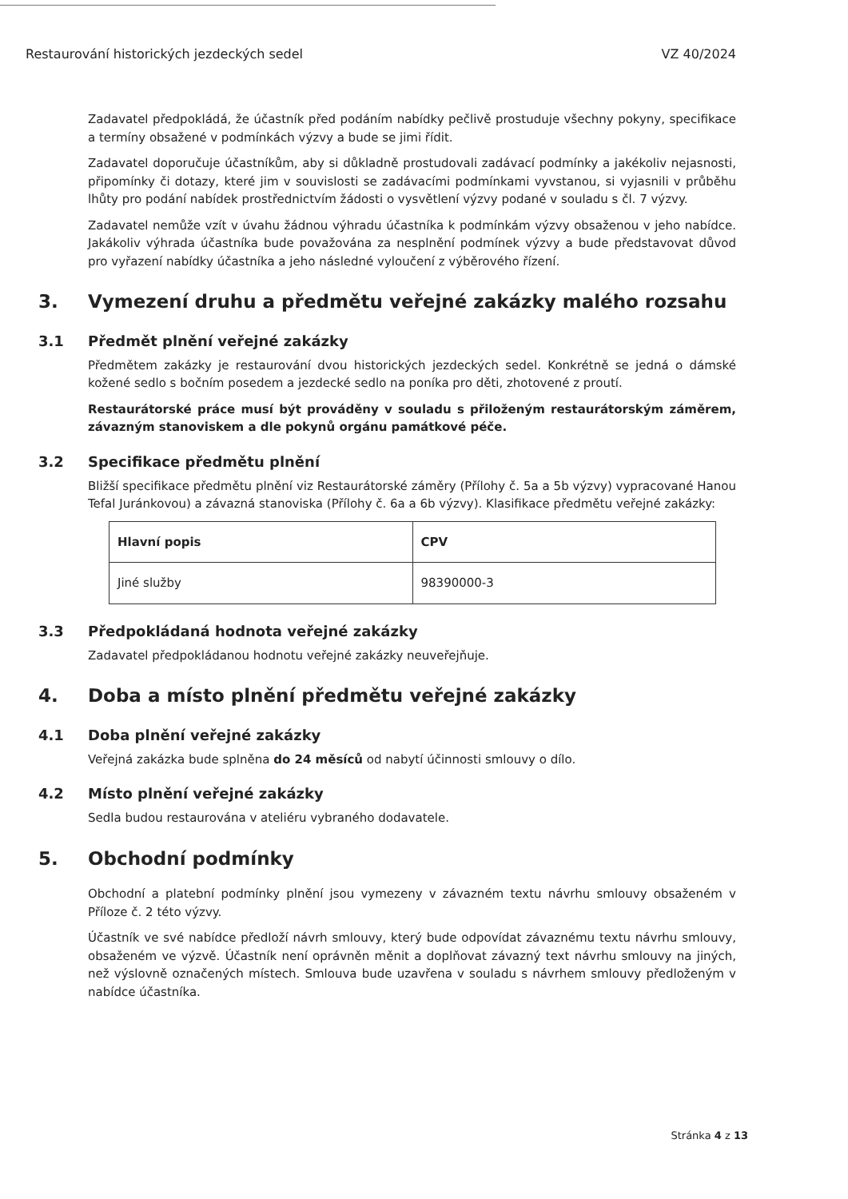Restaurování historických jezdeckých sedel VZ 40/2024
Zadavatel předpokládá, že účastník před podáním nabídky pečlivě prostuduje všechny pokyny, specifikace a termíny obsažené v podmínkách výzvy a bude se jimi řídit.
Zadavatel doporučuje účastníkům, aby si důkladně prostudovali zadávací podmínky a jakékoliv nejasnosti, připomínky či dotazy, které jim v souvislosti se zadávacími podmínkami vyvstanou, si vyjasnili v průběhu lhůty pro podání nabídek prostřednictvím žádosti o vysvětlení výzvy podané v souladu s čl. 7 výzvy.
Zadavatel nemůže vzít v úvahu žádnou výhradu účastníka k podmínkám výzvy obsaženou v jeho nabídce. Jakákoliv výhrada účastníka bude považována za nesplnění podmínek výzvy a bude představovat důvod pro vyřazení nabídky účastníka a jeho následné vyloučení z výběrového řízení.
3. Vymezení druhu a předmětu veřejné zakázky malého rozsahu
3.1 Předmět plnění veřejné zakázky
Předmětem zakázky je restaurování dvou historických jezdeckých sedel. Konkrétně se jedná o dámské kožené sedlo s bočním posedem a jezdecké sedlo na poníka pro děti, zhotovené z proutí.
Restaurátorské práce musí být prováděny v souladu s přiloženým restaurátorským záměrem, závazným stanoviskem a dle pokynů orgánu památkové péče.
3.2 Specifikace předmětu plnění
Bližší specifikace předmětu plnění viz Restaurátorské záměry (Přílohy č. 5a a 5b výzvy) vypracované Hanou Tefal Juránkovou) a závazná stanoviska (Přílohy č. 6a a 6b výzvy). Klasifikace předmětu veřejné zakázky:
| Hlavní popis | CPV |
| --- | --- |
| Jiné služby | 98390000-3 |
3.3 Předpokládaná hodnota veřejné zakázky
Zadavatel předpokládanou hodnotu veřejné zakázky neuveřejňuje.
4. Doba a místo plnění předmětu veřejné zakázky
4.1 Doba plnění veřejné zakázky
Veřejná zakázka bude splněna do 24 měsíců od nabytí účinnosti smlouvy o dílo.
4.2 Místo plnění veřejné zakázky
Sedla budou restaurována v ateliéru vybraného dodavatele.
5. Obchodní podmínky
Obchodní a platební podmínky plnění jsou vymezeny v závazném textu návrhu smlouvy obsaženém v Příloze č. 2 této výzvy.
Účastník ve své nabídce předloží návrh smlouvy, který bude odpovídat závaznému textu návrhu smlouvy, obsaženém ve výzvě. Účastník není oprávněn měnit a doplňovat závazný text návrhu smlouvy na jiných, než výslovně označených místech. Smlouva bude uzavřena v souladu s návrhem smlouvy předloženým v nabídce účastníka.
Stránka 4 z 13